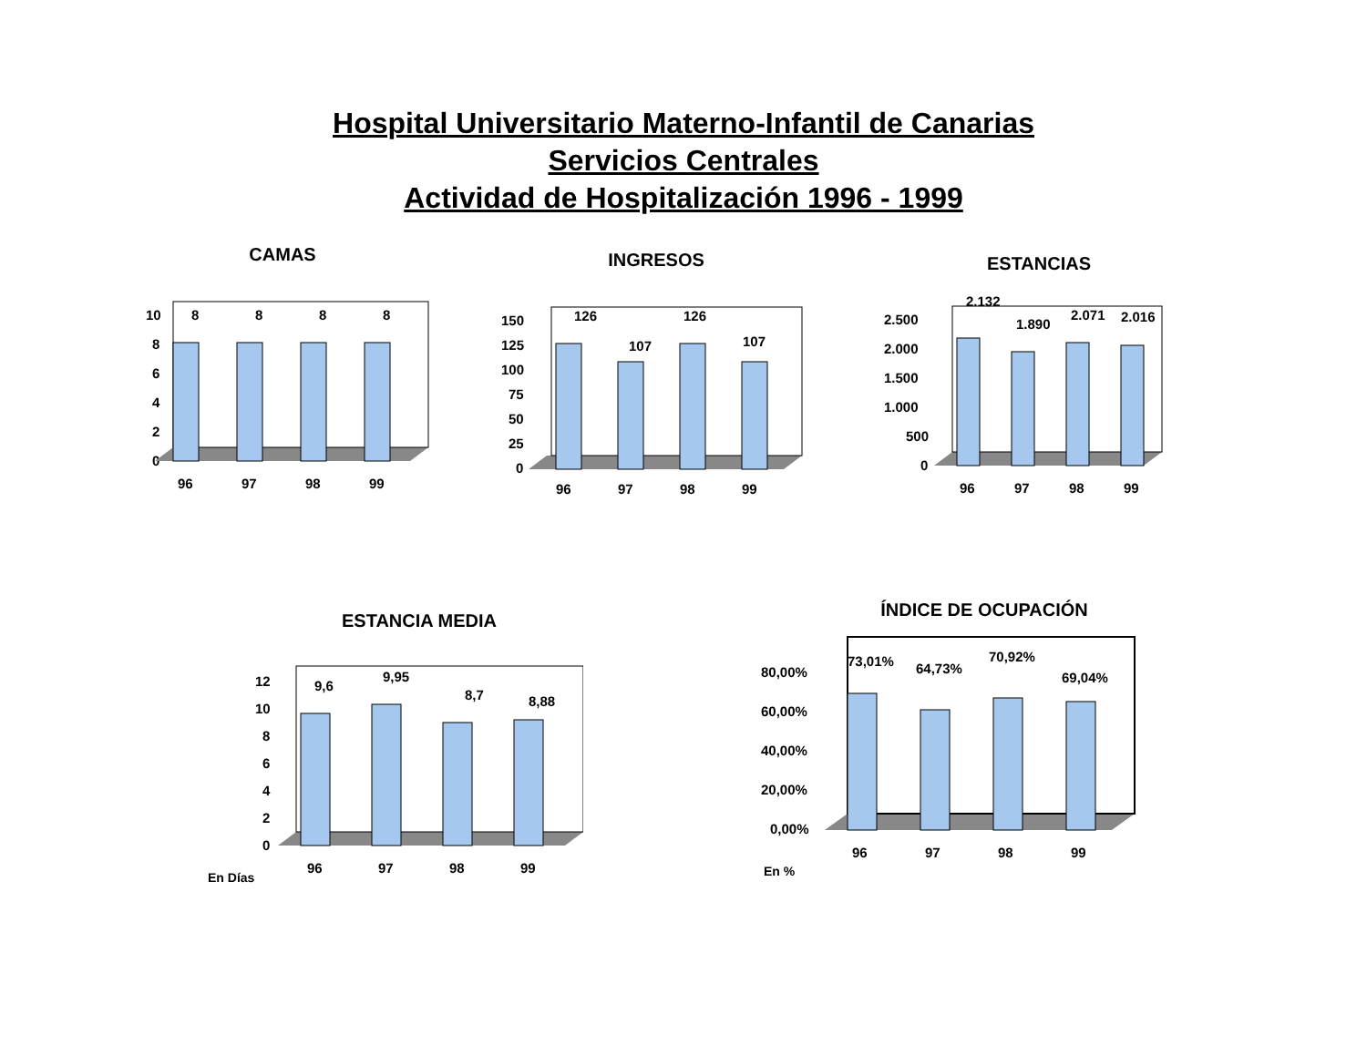Hospital Universitario Materno-Infantil de Canarias
Servicios Centrales
Actividad de Hospitalización 1996 - 1999
CAMAS
10
8
6
4
2
0
8
8
8
8
96
97
98
99
INGRESOS
150
125
100
75
50
25
0
126
107
126
107
96
97
98
99
ESTANCIAS
2.500
2.000
1.500
1.000
500
0
2.132
1.890
2.071
2.016
96
97
98
99
ESTANCIA MEDIA
12
10
8
6
4
2
0
9,6
9,95
8,7
8,88
96
97
98
99
En Días
ÍNDICE DE OCUPACIÓN
80,00%
60,00%
40,00%
20,00%
0,00%
73,01%
64,73%
70,92%
69,04%
96
97
98
99
En %